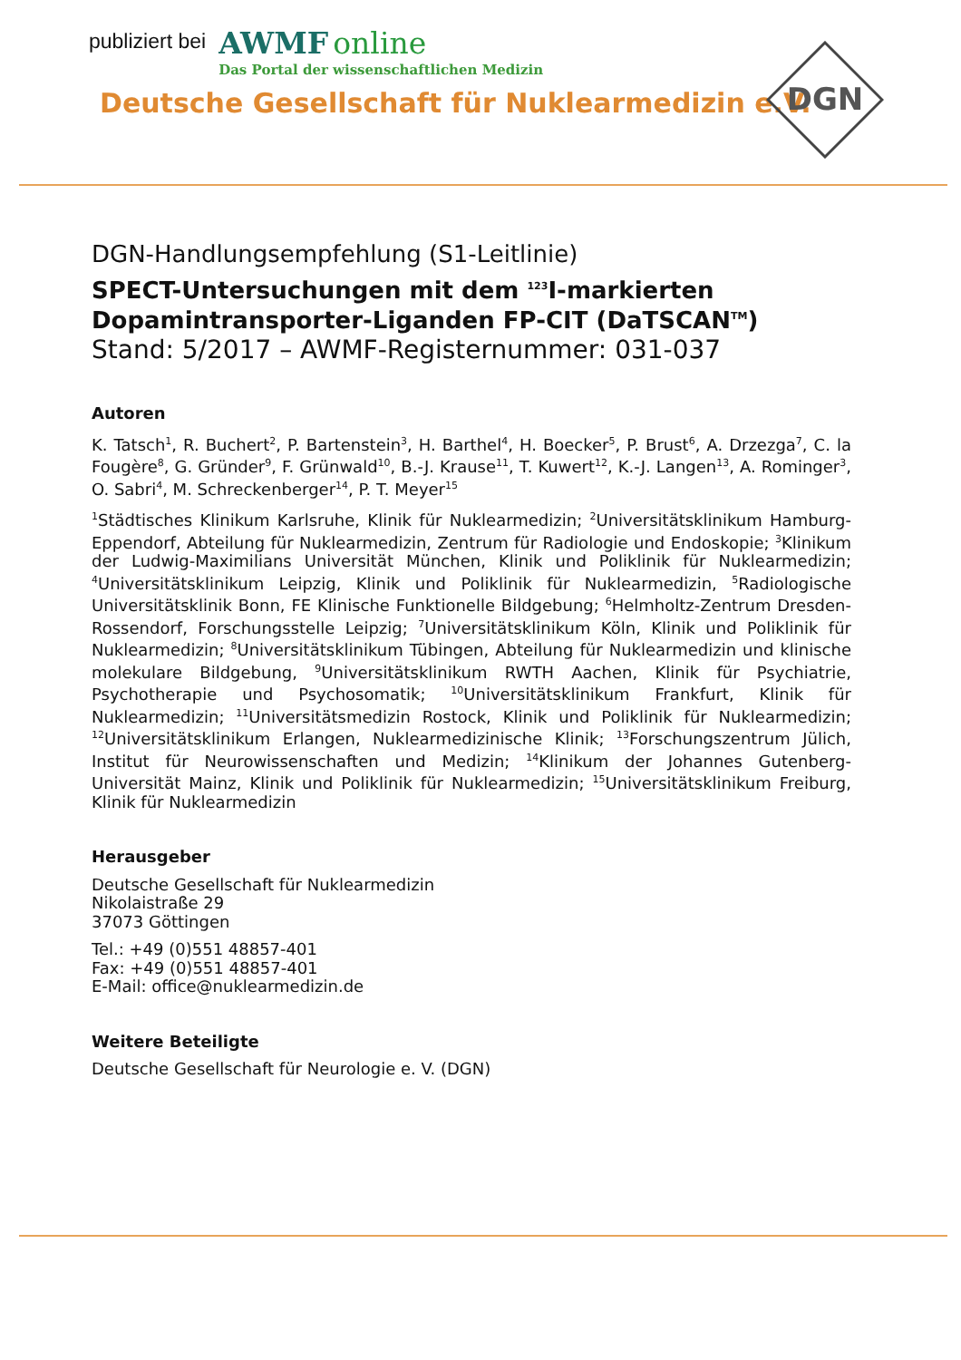publiziert bei
AWMF online
Das Portal der wissenschaftlichen Medizin
Deutsche Gesellschaft für Nuklearmedizin e.V.
DGN
DGN-Handlungsempfehlung (S1-Leitlinie)
SPECT-Untersuchungen mit dem <sup>123</sup>I-markierten Dopamintransporter-Liganden FP-CIT (DaTSCAN<sup>TM</sup>)
Stand: 5/2017 – AWMF-Registernummer: 031-037
Autoren
K. Tatsch<sup>1</sup>, R. Buchert<sup>2</sup>, P. Bartenstein<sup>3</sup>, H. Barthel<sup>4</sup>, H. Boecker<sup>5</sup>, P. Brust<sup>6</sup>, A. Drzezga<sup>7</sup>, C. la Fougère<sup>8</sup>, G. Gründer<sup>9</sup>, F. Grünwald<sup>10</sup>, B.-J. Krause<sup>11</sup>, T. Kuwert<sup>12</sup>, K.-J. Langen<sup>13</sup>, A. Rominger<sup>3</sup>, O. Sabri<sup>4</sup>, M. Schreckenberger<sup>14</sup>, P. T. Meyer<sup>15</sup>
<sup>1</sup> Städtisches Klinikum Karlsruhe, Klinik für Nuklearmedizin; <sup>2</sup>Universitätsklinikum Hamburg-Eppendorf, Abteilung für Nuklearmedizin, Zentrum für Radiologie und Endoskopie; <sup>3</sup>Klinikum der Ludwig-Maximilians Universität München, Klinik und Poliklinik für Nuklearmedizin; <sup>4</sup>Universitätsklinikum Leipzig, Klinik und Poliklinik für Nuklearmedizin, <sup>5</sup>Radiologische Universitätsklinik Bonn, FE Klinische Funktionelle Bildgebung; <sup>6</sup>Helmholtz-Zentrum Dresden-Rossendorf, Forschungsstelle Leipzig; <sup>7</sup>Universitätsklinikum Köln, Klinik und Poliklinik für Nuklearmedizin; <sup>8</sup>Universitätsklinikum Tübingen, Abteilung für Nuklearmedizin und klinische molekulare Bildgebung, <sup>9</sup>Universitätsklinikum RWTH Aachen, Klinik für Psychiatrie, Psychotherapie und Psychosomatik; <sup>10</sup>Universitätsklinikum Frankfurt, Klinik für Nuklearmedizin; <sup>11</sup>Universitätsmedizin Rostock, Klinik und Poliklinik für Nuklearmedizin; <sup>12</sup>Universitätsklinikum Erlangen, Nuklearmedizinische Klinik; <sup>13</sup>Forschungszentrum Jülich, Institut für Neurowissenschaften und Medizin; <sup>14</sup>Klinikum der Johannes Gutenberg-Universität Mainz, Klinik und Poliklinik für Nuklearmedizin; <sup>15</sup>Universitätsklinikum Freiburg, Klinik für Nuklearmedizin
Herausgeber
Deutsche Gesellschaft für Nuklearmedizin
Nikolaistraße 29
37073 Göttingen
Tel.: +49 (0)551 48857-401
Fax: +49 (0)551 48857-401
E-Mail: office@nuklearmedizin.de
Weitere Beteiligte
Deutsche Gesellschaft für Neurologie e. V. (DGN)